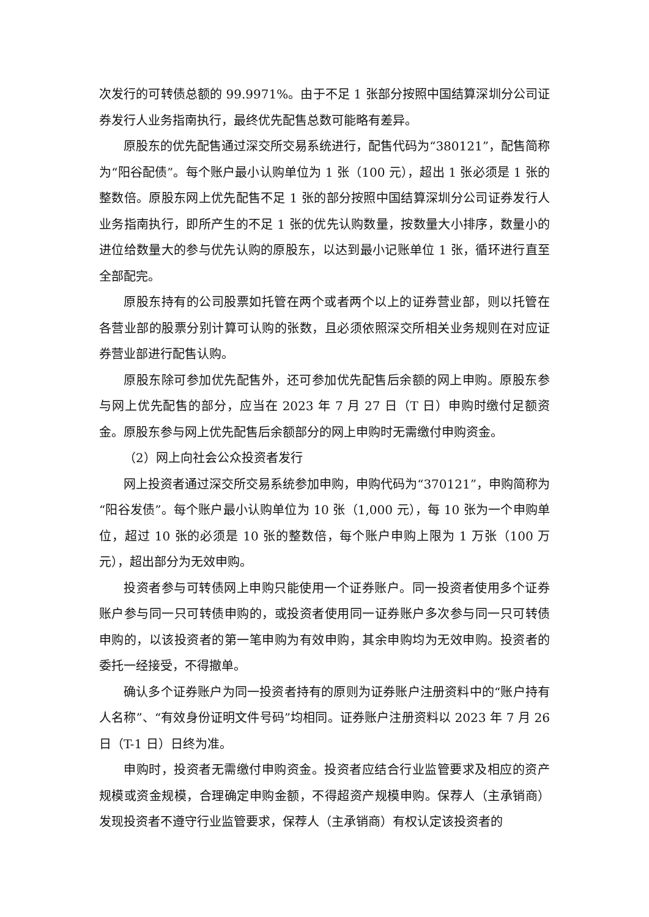次发行的可转债总额的 99.9971%。由于不足 1 张部分按照中国结算深圳分公司证券发行人业务指南执行，最终优先配售总数可能略有差异。
原股东的优先配售通过深交所交易系统进行，配售代码为“380121”，配售简称为“阳谷配债”。每个账户最小认购单位为 1 张（100 元），超出 1 张必须是 1 张的整数倍。原股东网上优先配售不足 1 张的部分按照中国结算深圳分公司证券发行人业务指南执行，即所产生的不足 1 张的优先认购数量，按数量大小排序，数量小的进位给数量大的参与优先认购的原股东，以达到最小记账单位 1 张，循环进行直至全部配完。
原股东持有的公司股票如托管在两个或者两个以上的证券营业部，则以托管在各营业部的股票分别计算可认购的张数，且必须依照深交所相关业务规则在对应证券营业部进行配售认购。
原股东除可参加优先配售外，还可参加优先配售后余额的网上申购。原股东参与网上优先配售的部分，应当在 2023 年 7 月 27 日（T 日）申购时缴付足额资金。原股东参与网上优先配售后余额部分的网上申购时无需缴付申购资金。
（2）网上向社会公众投资者发行
网上投资者通过深交所交易系统参加申购，申购代码为“370121”，申购简称为“阳谷发债”。每个账户最小认购单位为 10 张（1,000 元），每 10 张为一个申购单位，超过 10 张的必须是 10 张的整数倍，每个账户申购上限为 1 万张（100 万元），超出部分为无效申购。
投资者参与可转债网上申购只能使用一个证券账户。同一投资者使用多个证券账户参与同一只可转债申购的，或投资者使用同一证券账户多次参与同一只可转债申购的，以该投资者的第一笔申购为有效申购，其余申购均为无效申购。投资者的委托一经接受，不得撤单。
确认多个证券账户为同一投资者持有的原则为证券账户注册资料中的“账户持有人名称”、“有效身份证明文件号码”均相同。证券账户注册资料以 2023 年 7 月 26 日（T-1 日）日终为准。
申购时，投资者无需缴付申购资金。投资者应结合行业监管要求及相应的资产规模或资金规模，合理确定申购金额，不得超资产规模申购。保荐人（主承销商）发现投资者不遵守行业监管要求，保荐人（主承销商）有权认定该投资者的